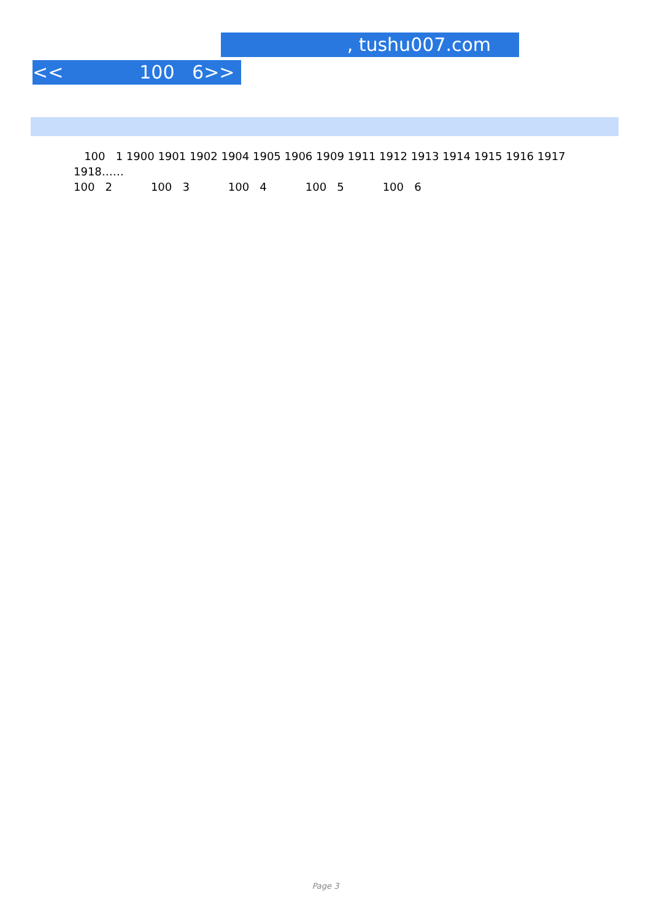, tushu007.com
<< 100 6>>
100 1 1900 1901 1902 1904 1905 1906 1909 1911 1912 1913 1914 1915 1916 1917 1918……
100 2 100 3 100 4 100 5 100 6
Page 3